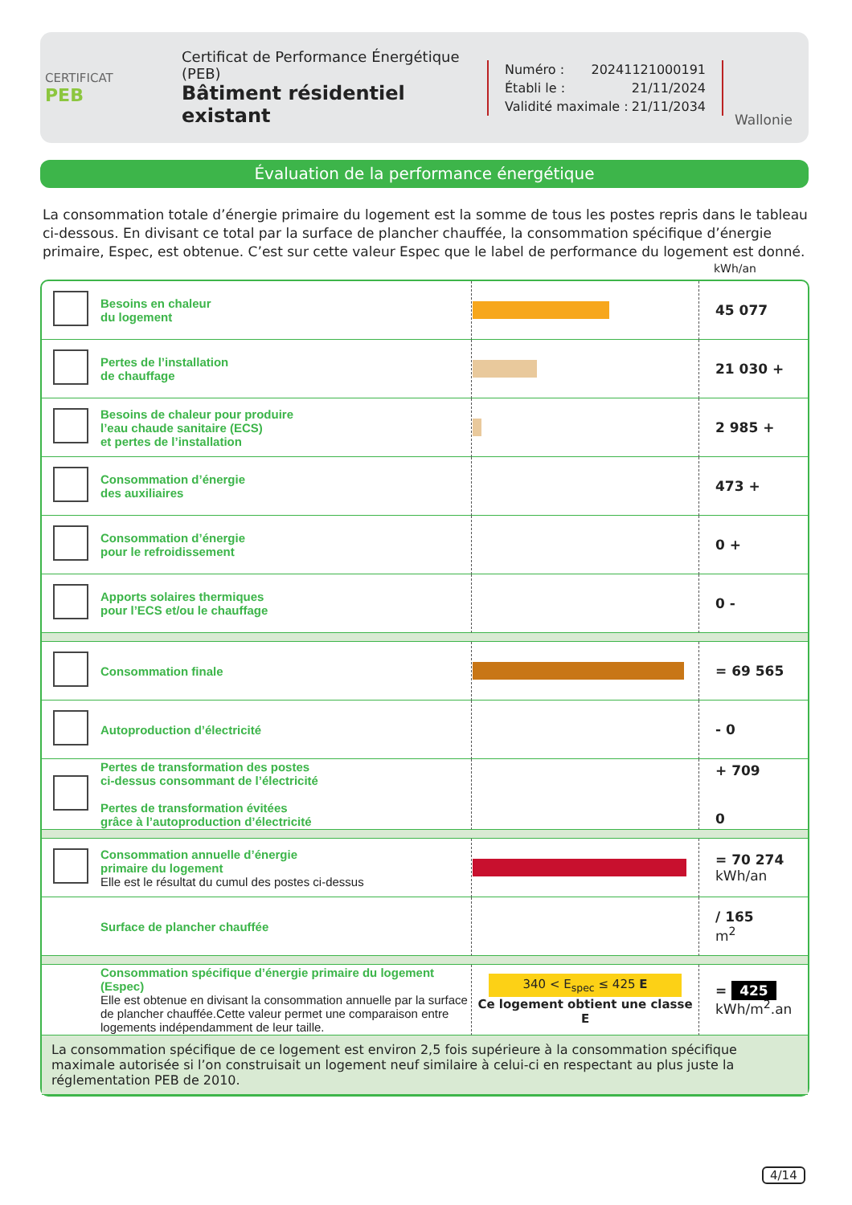CERTIFICAT
PEB
Certificat de Performance Énergétique (PEB)
Bâtiment résidentiel existant
Numéro : 20241121000191
Établi le : 21/11/2024
Validité maximale : 21/11/2034
Wallonie
Évaluation de la performance énergétique
La consommation totale d’énergie primaire du logement est la somme de tous les postes repris dans le tableau ci-dessous. En divisant ce total par la surface de plancher chauffée, la consommation spécifique d’énergie primaire, Espec, est obtenue. C’est sur cette valeur Espec que le label de performance du logement est donné.
kWh/an
| | Besoins en chaleur du logement | | 45 077 |
| | Pertes de l’installation de chauffage | | 21 030 + |
| | Besoins de chaleur pour produire l’eau chaude sanitaire (ECS) et pertes de l’installation | | 2 985 + |
| | Consommation d’énergie des auxiliaires | | 473 + |
| | Consommation d’énergie pour le refroidissement | | 0 + |
| | Apports solaires thermiques pour l’ECS et/ou le chauffage | | 0 - |
| | Consommation finale | | = 69 565 |
| | Autoproduction d’électricité | | - 0 |
| | Pertes de transformation des postes ci-dessus consommant de l’électricité Pertes de transformation évitées grâce à l’autoproduction d’électricité | | + 709 0 |
| | Consommation annuelle d’énergie primaire du logement Elle est le résultat du cumul des postes ci-dessus | | = 70 274 kWh/an |
| | Surface de plancher chauffée | | / 165 m<sup>2</sup> |
| | Consommation spécifique d’énergie primaire du logement (Espec) Elle est obtenue en divisant la consommation annuelle par la surface de plancher chauffée.Cette valeur permet une comparaison entre logements indépendamment de leur taille. | 340 < E<sub>spec</sub> ≤ 425 E Ce logement obtient une classe E | = 425 kWh/m<sup>2</sup>.an |
| La consommation spécifique de ce logement est environ 2,5 fois supérieure à la consommation spécifique maximale autorisée si l’on construisait un logement neuf similaire à celui-ci en respectant au plus juste la réglementation PEB de 2010. | | | |
4/14